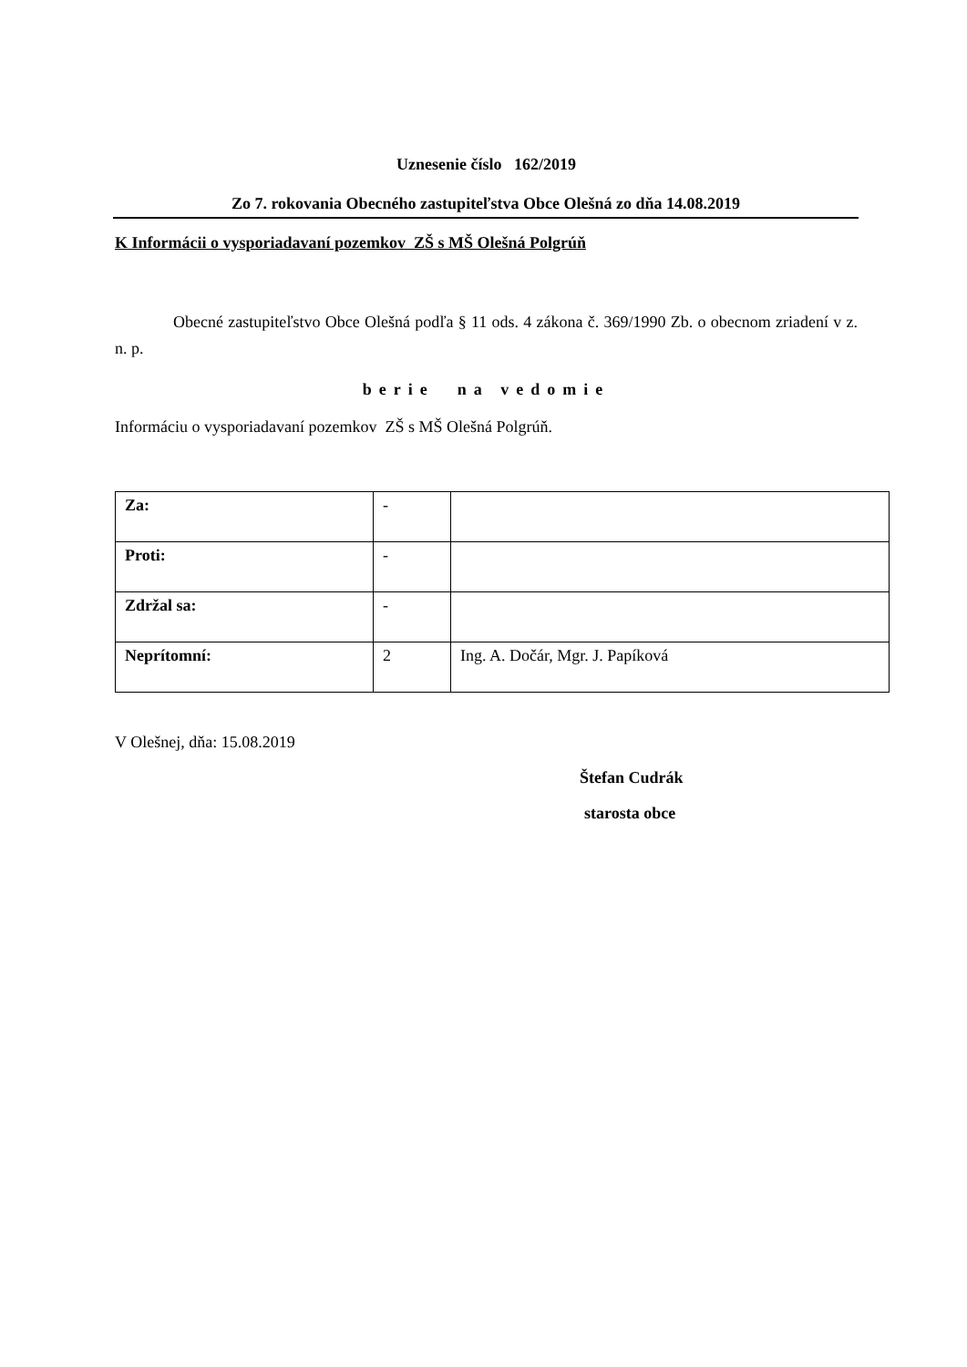Uznesenie číslo 162/2019
Zo 7. rokovania Obecného zastupiteľstva Obce Olešná zo dňa 14.08.2019
K Informácii o vysporiadavaní pozemkov ZŠ s MŠ Olešná Polgrúň
Obecné zastupiteľstvo Obce Olešná podľa § 11 ods. 4 zákona č. 369/1990 Zb. o obecnom zriadení v z. n. p.
berie na vedomie
Informáciu o vysporiadavaní pozemkov ZŠ s MŠ Olešná Polgrúň.
| Za: | - | |
| Proti: | - | |
| Zdržal sa: | - | |
| Neprítomní: | 2 | Ing. A. Dočár, Mgr. J. Papíková |
V Olešnej, dňa: 15.08.2019
Štefan Cudrák
starosta obce